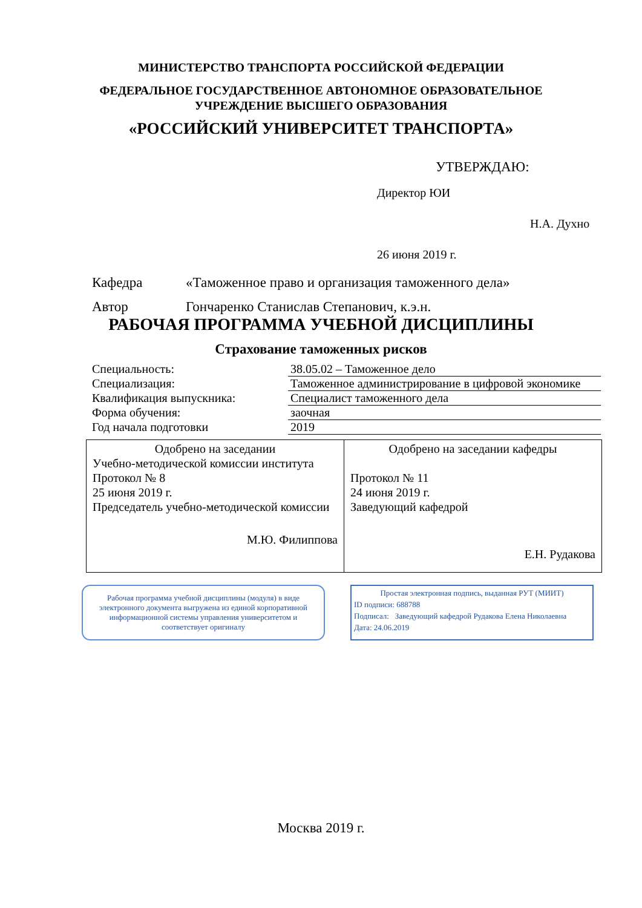МИНИСТЕРСТВО ТРАНСПОРТА РОССИЙСКОЙ ФЕДЕРАЦИИ
ФЕДЕРАЛЬНОЕ ГОСУДАРСТВЕННОЕ АВТОНОМНОЕ ОБРАЗОВАТЕЛЬНОЕ
УЧРЕЖДЕНИЕ ВЫСШЕГО ОБРАЗОВАНИЯ
«РОССИЙСКИЙ УНИВЕРСИТЕТ ТРАНСПОРТА»
УТВЕРЖДАЮ:
Директор ЮИ
Н.А. Духно
26 июня 2019 г.
Кафедра «Таможенное право и организация таможенного дела»
Автор Гончаренко Станислав Степанович, к.э.н.
РАБОЧАЯ ПРОГРАММА УЧЕБНОЙ ДИСЦИПЛИНЫ
Страхование таможенных рисков
| Специальность: | 38.05.02 – Таможенное дело |
| Специализация: | Таможенное администрирование в цифровой экономике |
| Квалификация выпускника: | Специалист таможенного дела |
| Форма обучения: | заочная |
| Год начала подготовки | 2019 |
| Одобрено на заседании Учебно-методической комиссии института Протокол № 8 25 июня 2019 г. Председатель учебно-методической комиссии М.Ю. Филиппова | Одобрено на заседании кафедры Протокол № 11 24 июня 2019 г. Заведующий кафедрой Е.Н. Рудакова |
Рабочая программа учебной дисциплины (модуля) в виде электронного документа выгружена из единой корпоративной информационной системы управления университетом и соответствует оригиналу
Простая электронная подпись, выданная РУТ (МИИТ)
ID подписи: 688788
Подписал: Заведующий кафедрой Рудакова Елена Николаевна
Дата: 24.06.2019
Москва 2019 г.